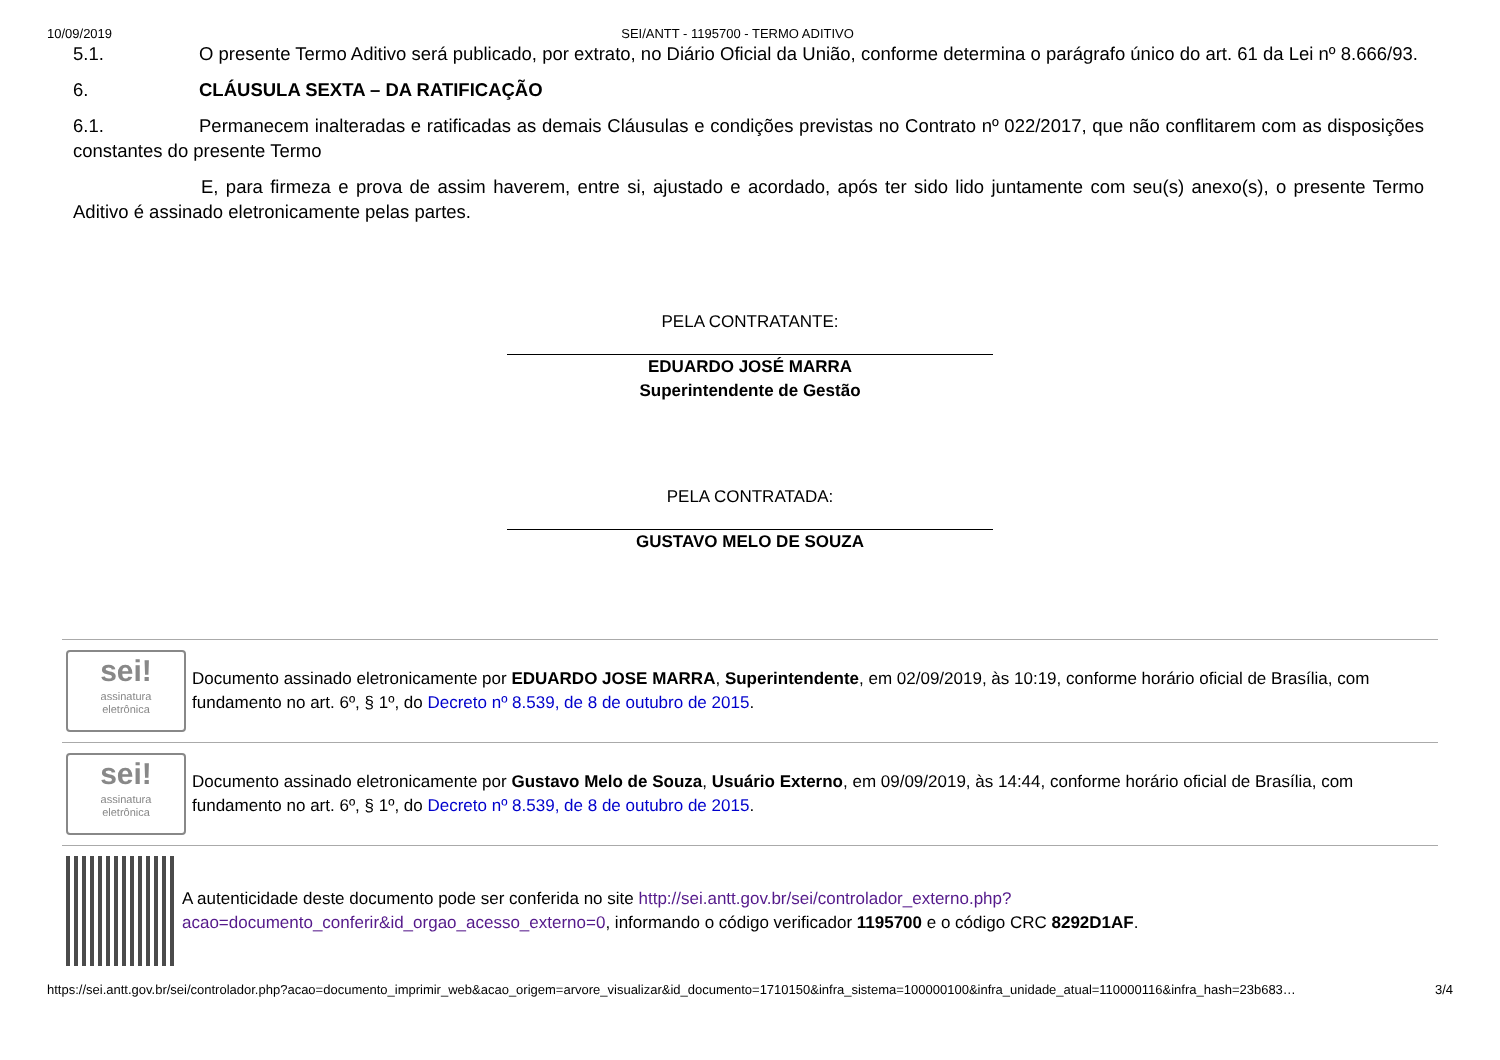10/09/2019 SEI/ANTT - 1195700 - TERMO ADITIVO
5.1. O presente Termo Aditivo será publicado, por extrato, no Diário Oficial da União, conforme determina o parágrafo único do art. 61 da Lei nº 8.666/93.
6. CLÁUSULA SEXTA – DA RATIFICAÇÃO
6.1. Permanecem inalteradas e ratificadas as demais Cláusulas e condições previstas no Contrato nº 022/2017, que não conflitarem com as disposições constantes do presente Termo
E, para firmeza e prova de assim haverem, entre si, ajustado e acordado, após ter sido lido juntamente com seu(s) anexo(s), o presente Termo Aditivo é assinado eletronicamente pelas partes.
PELA CONTRATANTE:
EDUARDO JOSÉ MARRA
Superintendente de Gestão
PELA CONTRATADA:
GUSTAVO MELO DE SOUZA
sei!
assinatura
eletrônica
Documento assinado eletronicamente por EDUARDO JOSE MARRA, Superintendente, em 02/09/2019, às 10:19, conforme horário oficial de Brasília, com fundamento no art. 6º, § 1º, do Decreto nº 8.539, de 8 de outubro de 2015.
sei!
assinatura
eletrônica
Documento assinado eletronicamente por Gustavo Melo de Souza, Usuário Externo, em 09/09/2019, às 14:44, conforme horário oficial de Brasília, com fundamento no art. 6º, § 1º, do Decreto nº 8.539, de 8 de outubro de 2015.
A autenticidade deste documento pode ser conferida no site http://sei.antt.gov.br/sei/controlador_externo.php?acao=documento_conferir&id_orgao_acesso_externo=0, informando o código verificador 1195700 e o código CRC 8292D1AF.
https://sei.antt.gov.br/sei/controlador.php?acao=documento_imprimir_web&acao_origem=arvore_visualizar&id_documento=1710150&infra_sistema=100000100&infra_unidade_atual=110000116&infra_hash=23b683… 3/4